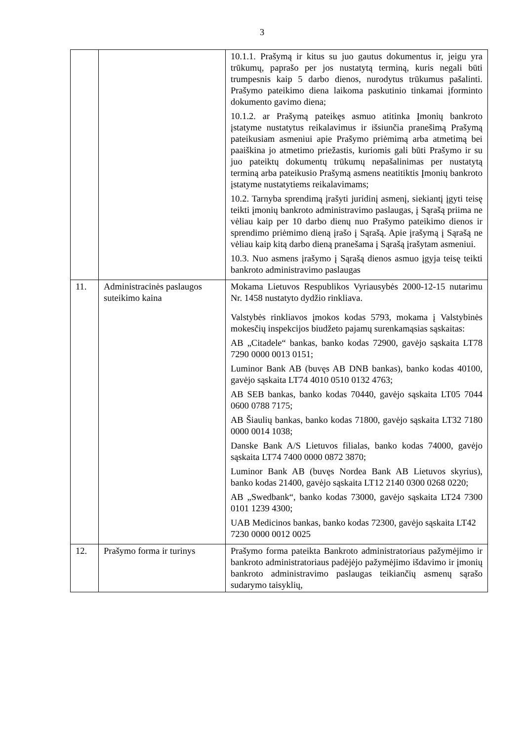3
| | | 10.1.1. Prašymą ir kitus su juo gautus dokumentus ir, jeigu yra trūkumų, paprašo per jos nustatytą terminą, kuris negali būti trumpesnis kaip 5 darbo dienos, nurodytus trūkumus pašalinti. Prašymo pateikimo diena laikoma paskutinio tinkamai įforminto dokumento gavimo diena; 10.1.2. ar Prašymą pateikęs asmuo atitinka Įmonių bankroto įstatyme nustatytus reikalavimus ir išsiunčia pranešimą Prašymą pateikusiam asmeniui apie Prašymo priėmimą arba atmetimą bei paaiškina jo atmetimo priežastis, kuriomis gali būti Prašymo ir su juo pateiktų dokumentų trūkumų nepašalinimas per nustatytą terminą arba pateikusio Prašymą asmens neatitiktis Įmonių bankroto įstatyme nustatytiems reikalavimams; 10.2. Tarnyba sprendimą įrašyti juridinį asmenį, siekiantį įgyti teisę teikti įmonių bankroto administravimo paslaugas, į Sąrašą priima ne vėliau kaip per 10 darbo dienų nuo Prašymo pateikimo dienos ir sprendimo priėmimo dieną įrašo į Sąrašą. Apie įrašymą į Sąrašą ne vėliau kaip kitą darbo dieną pranešama į Sąrašą įrašytam asmeniui. 10.3. Nuo asmens įrašymo į Sąrašą dienos asmuo įgyja teisę teikti bankroto administravimo paslaugas |
| 11. | Administracinės paslaugos suteikimo kaina | Mokama Lietuvos Respublikos Vyriausybės 2000-12-15 nutarimu Nr. 1458 nustatyto dydžio rinkliava. Valstybės rinkliavos įmokos kodas 5793, mokama į Valstybinės mokesčių inspekcijos biudžeto pajamų surenkamąsias sąskaitas: AB „Citadele“ bankas, banko kodas 72900, gavėjo sąskaita LT78 7290 0000 0013 0151; Luminor Bank AB (buvęs AB DNB bankas), banko kodas 40100, gavėjo sąskaita LT74 4010 0510 0132 4763; AB SEB bankas, banko kodas 70440, gavėjo sąskaita LT05 7044 0600 0788 7175; AB Šiaulių bankas, banko kodas 71800, gavėjo sąskaita LT32 7180 0000 0014 1038; Danske Bank A/S Lietuvos filialas, banko kodas 74000, gavėjo sąskaita LT74 7400 0000 0872 3870; Luminor Bank AB (buvęs Nordea Bank AB Lietuvos skyrius), banko kodas 21400, gavėjo sąskaita LT12 2140 0300 0268 0220; AB „Swedbank“, banko kodas 73000, gavėjo sąskaita LT24 7300 0101 1239 4300; UAB Medicinos bankas, banko kodas 72300, gavėjo sąskaita LT42 7230 0000 0012 0025 |
| 12. | Prašymo forma ir turinys | Prašymo forma pateikta Bankroto administratoriaus pažymėjimo ir bankroto administratoriaus padėjėjo pažymėjimo išdavimo ir įmonių bankroto administravimo paslaugas teikiančių asmenų sąrašo sudarymo taisyklių, |